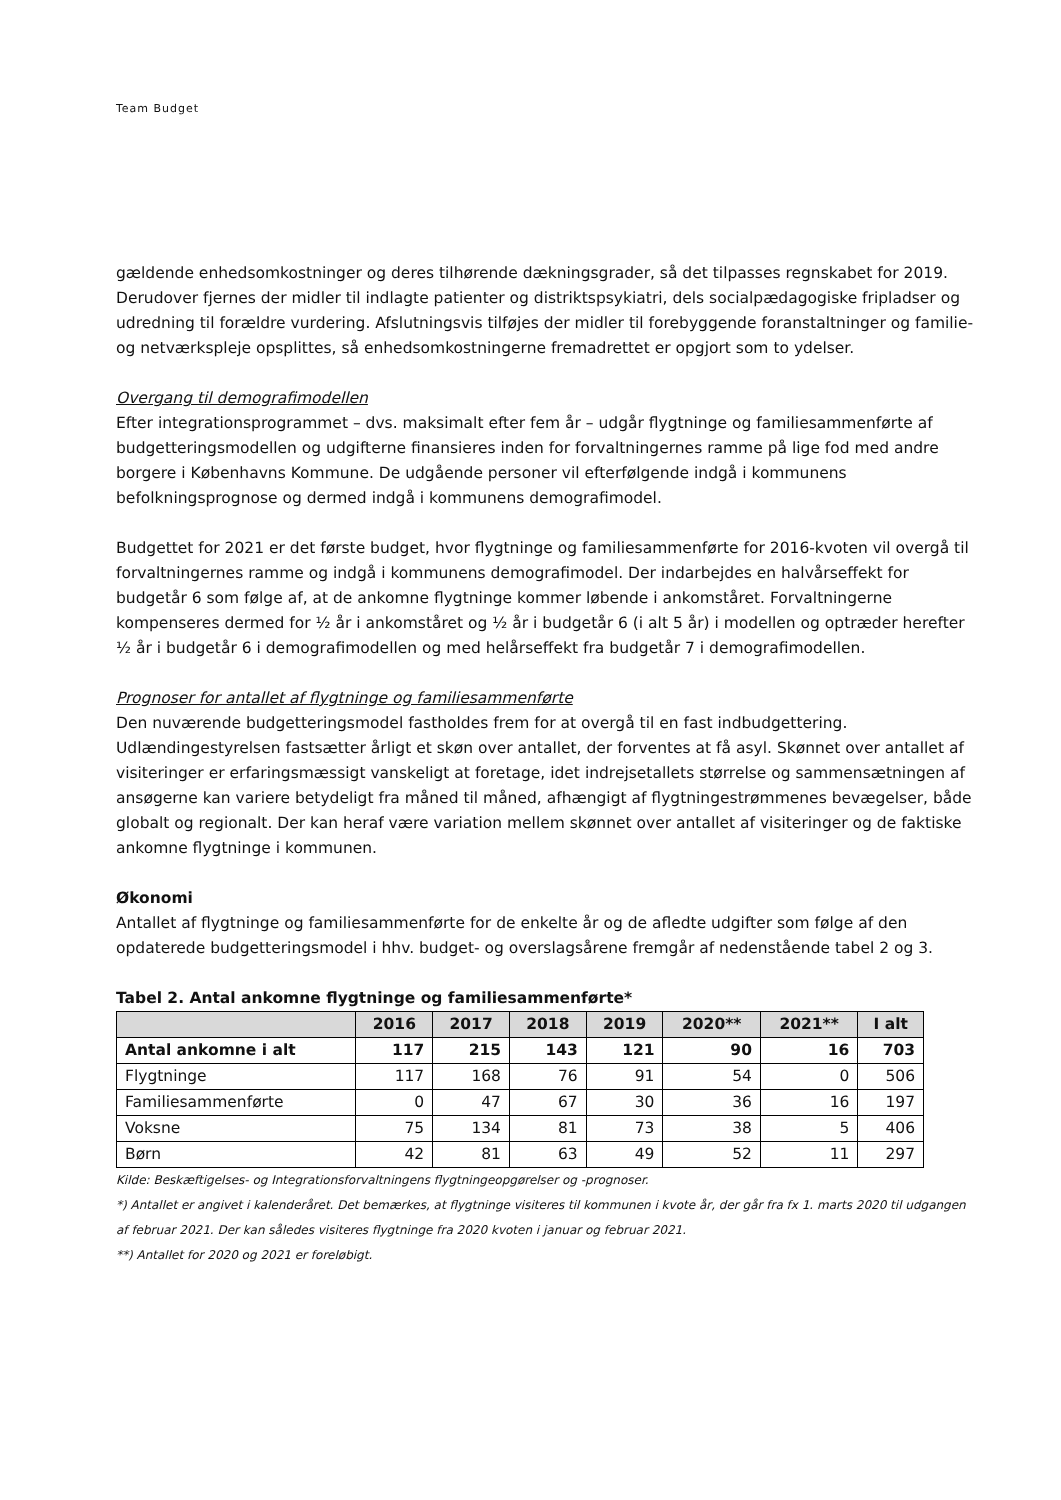Team Budget
gældende enhedsomkostninger og deres tilhørende dækningsgrader, så det tilpasses regnskabet for 2019. Derudover fjernes der midler til indlagte patienter og distriktspsykiatri, dels socialpædagogiske fripladser og udredning til forældre vurdering. Afslutningsvis tilføjes der midler til forebyggende foranstaltninger og familie- og netværkspleje opsplittes, så enhedsomkostningerne fremadrettet er opgjort som to ydelser.
Overgang til demografimodellen
Efter integrationsprogrammet – dvs. maksimalt efter fem år – udgår flygtninge og familiesammenførte af budgetteringsmodellen og udgifterne finansieres inden for forvaltningernes ramme på lige fod med andre borgere i Københavns Kommune. De udgående personer vil efterfølgende indgå i kommunens befolkningsprognose og dermed indgå i kommunens demografimodel.
Budgettet for 2021 er det første budget, hvor flygtninge og familiesammenførte for 2016-kvoten vil overgå til forvaltningernes ramme og indgå i kommunens demografimodel. Der indarbejdes en halvårseffekt for budgetår 6 som følge af, at de ankomne flygtninge kommer løbende i ankomståret. Forvaltningerne kompenseres dermed for ½ år i ankomståret og ½ år i budgetår 6 (i alt 5 år) i modellen og optræder herefter ½ år i budgetår 6 i demografimodellen og med helårseffekt fra budgetår 7 i demografimodellen.
Prognoser for antallet af flygtninge og familiesammenførte
Den nuværende budgetteringsmodel fastholdes frem for at overgå til en fast indbudgettering. Udlændingestyrelsen fastsætter årligt et skøn over antallet, der forventes at få asyl. Skønnet over antallet af visiteringer er erfaringsmæssigt vanskeligt at foretage, idet indrejsetallets størrelse og sammensætningen af ansøgerne kan variere betydeligt fra måned til måned, afhængigt af flygtningestrømmenes bevægelser, både globalt og regionalt. Der kan heraf være variation mellem skønnet over antallet af visiteringer og de faktiske ankomne flygtninge i kommunen.
Økonomi
Antallet af flygtninge og familiesammenførte for de enkelte år og de afledte udgifter som følge af den opdaterede budgetteringsmodel i hhv. budget- og overslagsårene fremgår af nedenstående tabel 2 og 3.
Tabel 2. Antal ankomne flygtninge og familiesammenførte*
| | 2016 | 2017 | 2018 | 2019 | 2020** | 2021** | I alt |
| --- | --- | --- | --- | --- | --- | --- | --- |
| Antal ankomne i alt | 117 | 215 | 143 | 121 | 90 | 16 | 703 |
| Flygtninge | 117 | 168 | 76 | 91 | 54 | 0 | 506 |
| Familiesammenførte | 0 | 47 | 67 | 30 | 36 | 16 | 197 |
| Voksne | 75 | 134 | 81 | 73 | 38 | 5 | 406 |
| Børn | 42 | 81 | 63 | 49 | 52 | 11 | 297 |
Kilde: Beskæftigelses- og Integrationsforvaltningens flygtningeopgørelser og -prognoser.
*) Antallet er angivet i kalenderåret. Det bemærkes, at flygtninge visiteres til kommunen i kvote år, der går fra fx 1. marts 2020 til udgangen af februar 2021. Der kan således visiteres flygtninge fra 2020 kvoten i januar og februar 2021.
**) Antallet for 2020 og 2021 er foreløbigt.